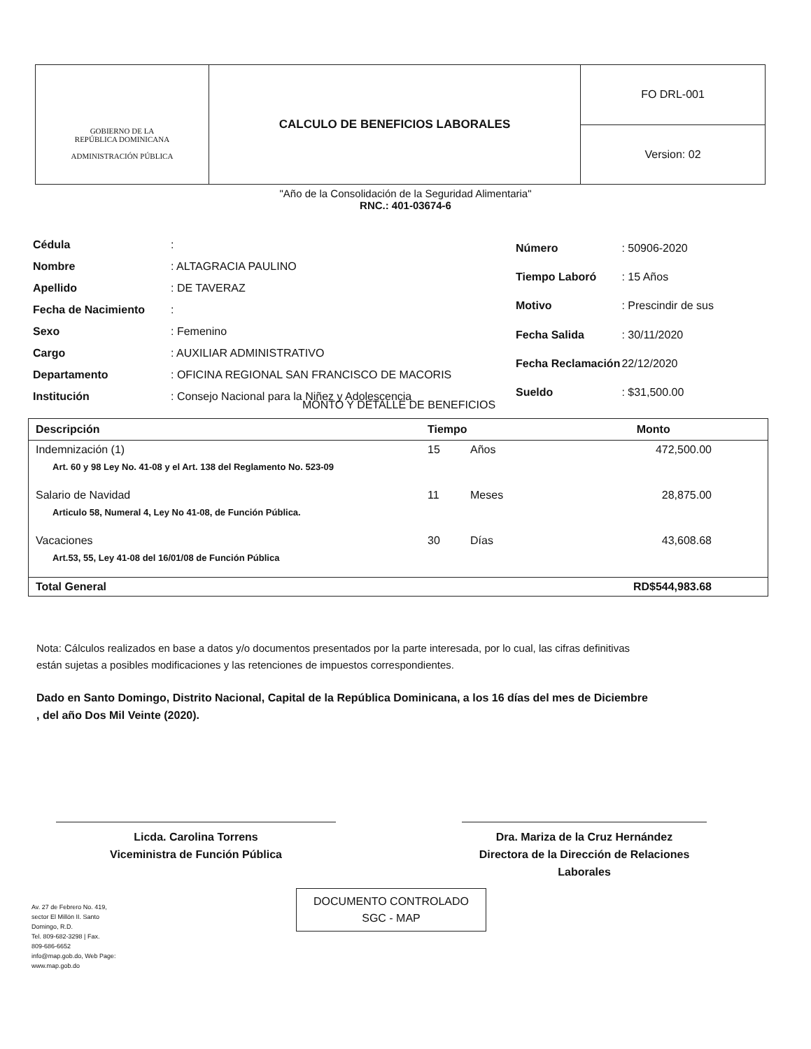GOBIERNO DE LA
REPÚBLICA DOMINICANA
ADMINISTRACIÓN PÚBLICA
CALCULO DE BENEFICIOS LABORALES
FO DRL-001
Version: 02
"Año de la Consolidación de la Seguridad Alimentaria"
RNC.: 401-03674-6
| Cédula | : |
| Nombre | : ALTAGRACIA PAULINO |
| Apellido | : DE TAVERAZ |
| Fecha de Nacimiento | : |
| Sexo | : Femenino |
| Cargo | : AUXILIAR ADMINISTRATIVO |
| Departamento | : OFICINA REGIONAL SAN FRANCISCO DE MACORIS |
| Institución | : Consejo Nacional para la Niñez y Adolescencia |
| Número | : 50906-2020 |
| Tiempo Laboró | : 15 Años |
| Motivo | : Prescindir de sus |
| Fecha Salida | : 30/11/2020 |
| Fecha Reclamación | 22/12/2020 |
| Sueldo | : $31,500.00 |
MONTO Y DETALLE DE BENEFICIOS
| Descripción | Tiempo | | Monto |
| --- | --- | --- | --- |
| Indemnización (1) | 15 | Años | 472,500.00 |
| Art. 60 y 98 Ley No. 41-08 y el Art. 138 del Reglamento No. 523-09 | | | |
| Salario de Navidad | 11 | Meses | 28,875.00 |
| Articulo 58, Numeral 4, Ley No 41-08, de Función Pública. | | | |
| Vacaciones | 30 | Días | 43,608.68 |
| Art.53, 55, Ley 41-08 del 16/01/08 de Función Pública | | | |
| Total General | | | RD$544,983.68 |
Nota: Cálculos realizados en base a datos y/o documentos presentados por la parte interesada, por lo cual, las cifras definitivas están sujetas a posibles modificaciones y las retenciones de impuestos correspondientes.
Dado en Santo Domingo, Distrito Nacional, Capital de la República Dominicana, a los 16 días del mes de Diciembre , del año Dos Mil Veinte (2020).
Licda. Carolina Torrens
Viceministra de Función Pública
Dra. Mariza de la Cruz Hernández
Directora de la Dirección de Relaciones Laborales
Av. 27 de Febrero No. 419,
sector El Millón II. Santo
Domingo, R.D.
Tel. 809-682-3298 | Fax.
809-686-6652
info@map.gob.do, Web Page:
www.map.gob.do
DOCUMENTO CONTROLADO
SGC - MAP